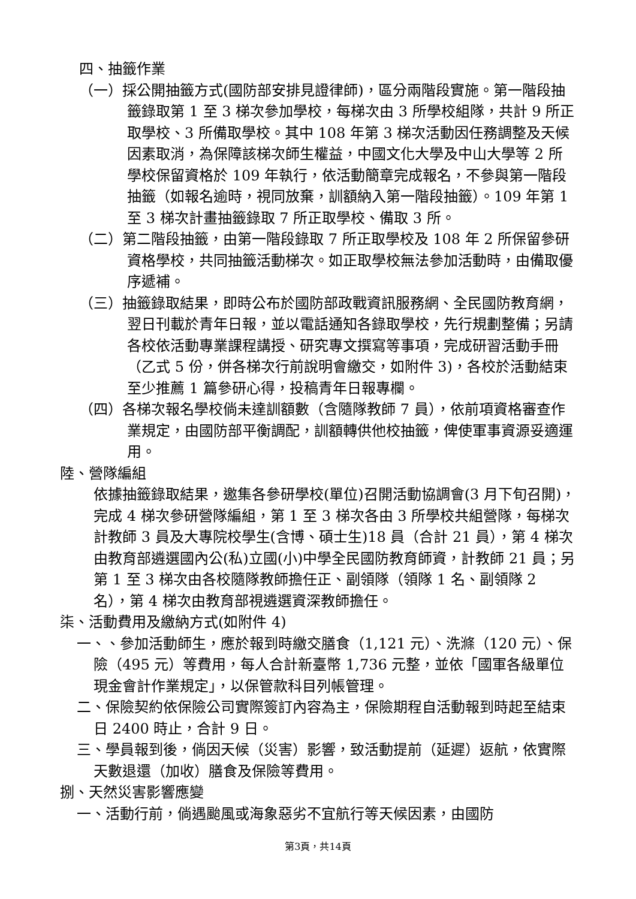四、抽籤作業
（一）採公開抽籤方式(國防部安排見證律師)，區分兩階段實施。第一階段抽籤錄取第 1 至 3 梯次參加學校，每梯次由 3 所學校組隊，共計 9 所正取學校、3 所備取學校。其中 108 年第 3 梯次活動因任務調整及天候因素取消，為保障該梯次師生權益，中國文化大學及中山大學等 2 所學校保留資格於 109 年執行，依活動簡章完成報名，不參與第一階段抽籤（如報名逾時，視同放棄，訓額納入第一階段抽籤）。109 年第 1 至 3 梯次計畫抽籤錄取 7 所正取學校、備取 3 所。
（二）第二階段抽籤，由第一階段錄取 7 所正取學校及 108 年 2 所保留參研資格學校，共同抽籤活動梯次。如正取學校無法參加活動時，由備取優序遞補。
（三）抽籤錄取結果，即時公布於國防部政戰資訊服務網、全民國防教育網，翌日刊載於青年日報，並以電話通知各錄取學校，先行規劃整備；另請各校依活動專業課程講授、研究專文撰寫等事項，完成研習活動手冊（乙式 5 份，併各梯次行前說明會繳交，如附件 3)，各校於活動結束至少推薦 1 篇參研心得，投稿青年日報專欄。
（四）各梯次報名學校倘未達訓額數（含隨隊教師 7 員），依前項資格審查作業規定，由國防部平衡調配，訓額轉供他校抽籤，俾使軍事資源妥適運用。
陸、營隊編組
依據抽籤錄取結果，邀集各參研學校(單位)召開活動協調會(3 月下旬召開)，完成 4 梯次參研營隊編組，第 1 至 3 梯次各由 3 所學校共組營隊，每梯次計教師 3 員及大專院校學生(含博、碩士生)18 員（合計 21 員），第 4 梯次由教育部遴選國內公(私)立國(小)中學全民國防教育師資，計教師 21 員；另第 1 至 3 梯次由各校隨隊教師擔任正、副領隊（領隊 1 名、副領隊 2 名），第 4 梯次由教育部視遴選資深教師擔任。
柒、活動費用及繳納方式(如附件 4)
一、、參加活動師生，應於報到時繳交膳食（1,121 元）、洗滌（120 元）、保險（495 元）等費用，每人合計新臺幣 1,736 元整，並依「國軍各級單位現金會計作業規定」，以保管款科目列帳管理。
二、保險契約依保險公司實際簽訂內容為主，保險期程自活動報到時起至結束日 2400 時止，合計 9 日。
三、學員報到後，倘因天候（災害）影響，致活動提前（延遲）返航，依實際天數退還（加收）膳食及保險等費用。
捌、天然災害影響應變
一、活動行前，倘遇颱風或海象惡劣不宜航行等天候因素，由國防
第3頁，共14頁